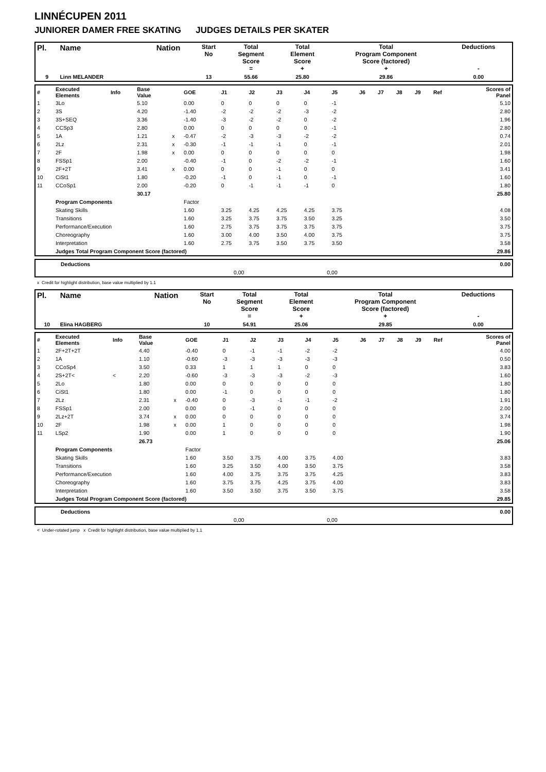LINNÉCUPEN 2011
JUNIORER DAMER FREE SKATING JUDGES DETAILS PER SKATER
| Pl. | Name | Nation | Start No | Total Segment Score = | Total Element Score + | Total Program Component Score (factored) + | Deductions - |
| --- | --- | --- | --- | --- | --- | --- | --- |
| 9 | Linn MELANDER | | 13 | 55.66 | 25.80 | 29.86 | 0.00 |
| # | Executed Elements | Info | Base Value | | GOE | J1 | J2 | J3 | J4 | J5 | J6 | J7 | J8 | J9 | Ref | Scores of Panel |
| 1 | 3Lo | | 5.10 | | 0.00 | 0 | 0 | 0 | 0 | -1 | | | | | | 5.10 |
| 2 | 3S | | 4.20 | | -1.40 | -2 | -2 | -2 | -3 | -2 | | | | | | 2.80 |
| 3 | 3S+SEQ | | 3.36 | | -1.40 | -3 | -2 | -2 | 0 | -2 | | | | | | 1.96 |
| 4 | CCSp3 | | 2.80 | | 0.00 | 0 | 0 | 0 | 0 | -1 | | | | | | 2.80 |
| 5 | 1A | | 1.21 | x | -0.47 | -2 | -3 | -3 | -2 | -2 | | | | | | 0.74 |
| 6 | 2Lz | | 2.31 | x | -0.30 | -1 | -1 | -1 | 0 | -1 | | | | | | 2.01 |
| 7 | 2F | | 1.98 | x | 0.00 | 0 | 0 | 0 | 0 | 0 | | | | | | 1.98 |
| 8 | FSSp1 | | 2.00 | | -0.40 | -1 | 0 | -2 | -2 | -1 | | | | | | 1.60 |
| 9 | 2F+2T | | 3.41 | x | 0.00 | 0 | 0 | -1 | 0 | 0 | | | | | | 3.41 |
| 10 | CiSt1 | | 1.80 | | -0.20 | -1 | 0 | -1 | 0 | -1 | | | | | | 1.60 |
| 11 | CCoSp1 | | 2.00 | | -0.20 | 0 | -1 | -1 | -1 | 0 | | | | | | 1.80 |
| | | | 30.17 | | | | | | | | | | | | | 25.80 |
| | Program Components | | | | Factor | | | | | | | | | | | |
| | Skating Skills | | | | 1.60 | 3.25 | 4.25 | 4.25 | 4.25 | 3.75 | | | | | | 4.08 |
| | Transitions | | | | 1.60 | 3.25 | 3.75 | 3.75 | 3.50 | 3.25 | | | | | | 3.50 |
| | Performance/Execution | | | | 1.60 | 2.75 | 3.75 | 3.75 | 3.75 | 3.75 | | | | | | 3.75 |
| | Choreography | | | | 1.60 | 3.00 | 4.00 | 3.50 | 4.00 | 3.75 | | | | | | 3.75 |
| | Interpretation | | | | 1.60 | 2.75 | 3.75 | 3.50 | 3.75 | 3.50 | | | | | | 3.58 |
| | Judges Total Program Component Score (factored) | | | | | | | | | | | | | | | 29.86 |
| | Deductions | | | 0.00 |
| | | 0,00 | 0,00 | |
x Credit for highlight distribution, base value multiplied by 1.1
| Pl. | Name | Nation | Start No | Total Segment Score = | Total Element Score + | Total Program Component Score (factored) + | Deductions - |
| --- | --- | --- | --- | --- | --- | --- | --- |
| 10 | Elina HAGBERG | | 10 | 54.91 | 25.06 | 29.85 | 0.00 |
| # | Executed Elements | Info | Base Value | | GOE | J1 | J2 | J3 | J4 | J5 | J6 | J7 | J8 | J9 | Ref | Scores of Panel |
| 1 | 2F+2T+2T | | 4.40 | | -0.40 | 0 | -1 | -1 | -2 | -2 | | | | | | 4.00 |
| 2 | 1A | | 1.10 | | -0.60 | -3 | -3 | -3 | -3 | -3 | | | | | | 0.50 |
| 3 | CCoSp4 | | 3.50 | | 0.33 | 1 | 1 | 1 | 0 | 0 | | | | | | 3.83 |
| 4 | 2S+2T< | < | 2.20 | | -0.60 | -3 | -3 | -3 | -2 | -3 | | | | | | 1.60 |
| 5 | 2Lo | | 1.80 | | 0.00 | 0 | 0 | 0 | 0 | 0 | | | | | | 1.80 |
| 6 | CiSt1 | | 1.80 | | 0.00 | -1 | 0 | 0 | 0 | 0 | | | | | | 1.80 |
| 7 | 2Lz | | 2.31 | x | -0.40 | 0 | -3 | -1 | -1 | -2 | | | | | | 1.91 |
| 8 | FSSp1 | | 2.00 | | 0.00 | 0 | -1 | 0 | 0 | 0 | | | | | | 2.00 |
| 9 | 2Lz+2T | | 3.74 | x | 0.00 | 0 | 0 | 0 | 0 | 0 | | | | | | 3.74 |
| 10 | 2F | | 1.98 | x | 0.00 | 1 | 0 | 0 | 0 | 0 | | | | | | 1.98 |
| 11 | LSp2 | | 1.90 | | 0.00 | 1 | 0 | 0 | 0 | 0 | | | | | | 1.90 |
| | | | 26.73 | | | | | | | | | | | | | 25.06 |
| | Program Components | | | | Factor | | | | | | | | | | | |
| | Skating Skills | | | | 1.60 | 3.50 | 3.75 | 4.00 | 3.75 | 4.00 | | | | | | 3.83 |
| | Transitions | | | | 1.60 | 3.25 | 3.50 | 4.00 | 3.50 | 3.75 | | | | | | 3.58 |
| | Performance/Execution | | | | 1.60 | 4.00 | 3.75 | 3.75 | 3.75 | 4.25 | | | | | | 3.83 |
| | Choreography | | | | 1.60 | 3.75 | 3.75 | 4.25 | 3.75 | 4.00 | | | | | | 3.83 |
| | Interpretation | | | | 1.60 | 3.50 | 3.50 | 3.75 | 3.50 | 3.75 | | | | | | 3.58 |
| | Judges Total Program Component Score (factored) | | | | | | | | | | | | | | | 29.85 |
| | Deductions | | | 0.00 |
| | | 0,00 | 0,00 | |
< Under-rotated jump x Credit for highlight distribution, base value multiplied by 1.1